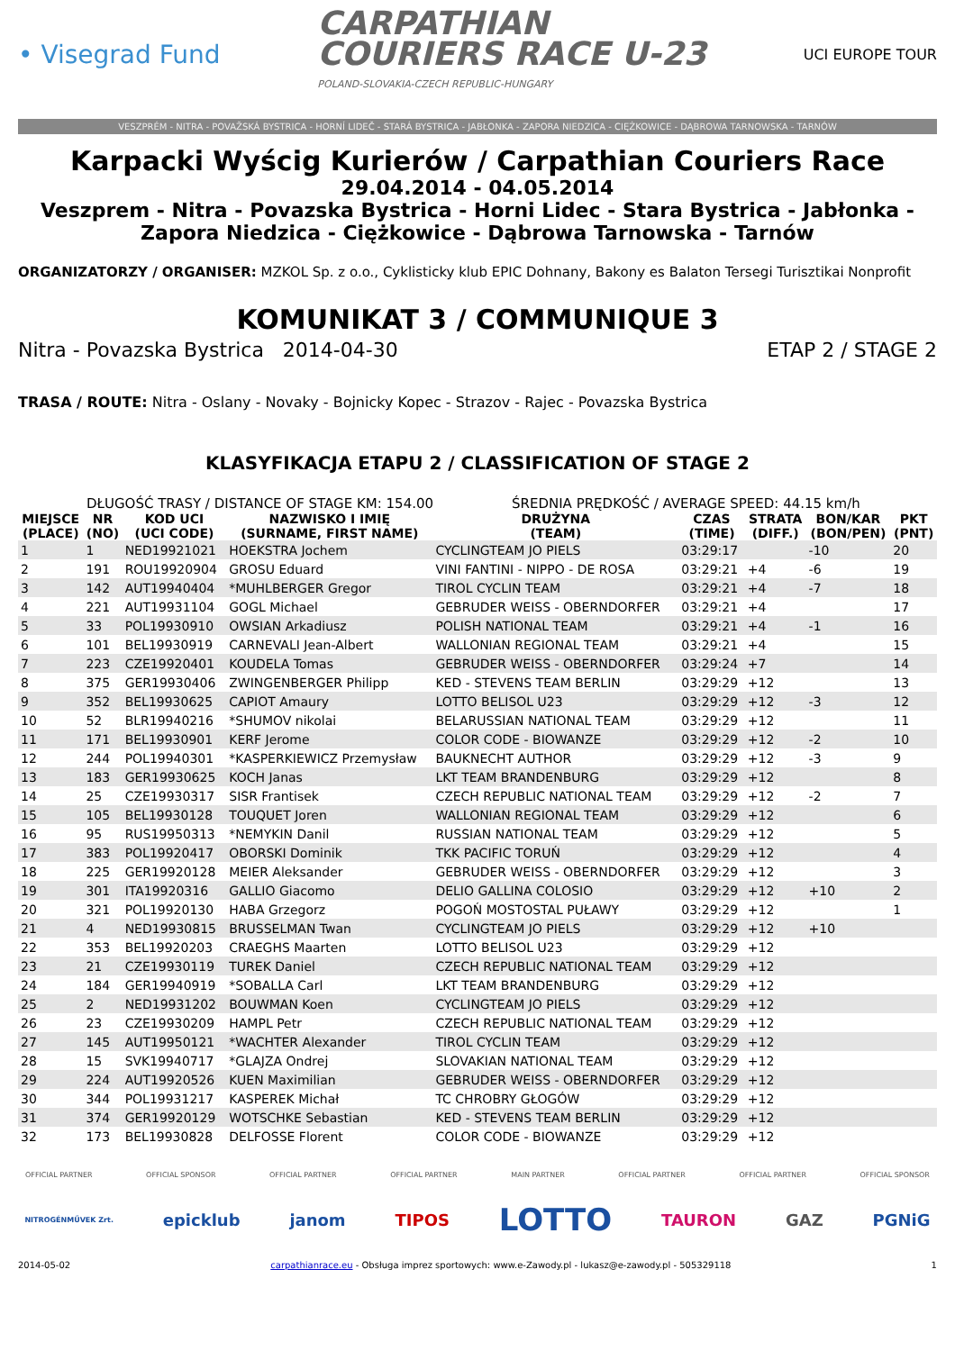• Visegrad Fund
CARPATHIAN
COURIERS RACE U-23
POLAND-SLOVAKIA-CZECH REPUBLIC-HUNGARY
UCI EUROPE TOUR
VESZPRÉM - NITRA - POVAŽSKÁ BYSTRICA - HORNÍ LIDEČ - STARÁ BYSTRICA - JABŁONKA - ZAPORA NIEDZICA - CIĘŻKOWICE - DĄBROWA TARNOWSKA - TARNÓW
Karpacki Wyścig Kurierów / Carpathian Couriers Race
29.04.2014 - 04.05.2014
Veszprem - Nitra - Povazska Bystrica - Horni Lidec - Stara Bystrica - Jabłonka -
Zapora Niedzica - Ciężkowice - Dąbrowa Tarnowska - Tarnów
ORGANIZATORZY / ORGANISER: MZKOL Sp. z o.o., Cyklisticky klub EPIC Dohnany, Bakony es Balaton Tersegi Turisztikai Nonprofit
KOMUNIKAT 3 / COMMUNIQUE 3
Nitra - Povazska Bystrica 2014-04-30 ETAP 2 / STAGE 2
TRASA / ROUTE: Nitra - Oslany - Novaky - Bojnicky Kopec - Strazov - Rajec - Povazska Bystrica
KLASYFIKACJA ETAPU 2 / CLASSIFICATION OF STAGE 2
DŁUGOŚĆ TRASY / DISTANCE OF STAGE KM: 154.00 ŚREDNIA PRĘDKOŚĆ / AVERAGE SPEED: 44.15 km/h
| MIEJSCE (PLACE) | NR (NO) | KOD UCI (UCI CODE) | NAZWISKO I IMIĘ (SURNAME, FIRST NAME) | DRUŻYNA (TEAM) | CZAS (TIME) | STRATA (DIFF.) | BON/KAR (BON/PEN) | PKT (PNT) |
| --- | --- | --- | --- | --- | --- | --- | --- | --- |
| 1 | 1 | NED19921021 | HOEKSTRA Jochem | CYCLINGTEAM JO PIELS | 03:29:17 | | -10 | 20 |
| 2 | 191 | ROU19920904 | GROSU Eduard | VINI FANTINI - NIPPO - DE ROSA | 03:29:21 | +4 | -6 | 19 |
| 3 | 142 | AUT19940404 | *MUHLBERGER Gregor | TIROL CYCLIN TEAM | 03:29:21 | +4 | -7 | 18 |
| 4 | 221 | AUT19931104 | GOGL Michael | GEBRUDER WEISS - OBERNDORFER | 03:29:21 | +4 | | 17 |
| 5 | 33 | POL19930910 | OWSIAN Arkadiusz | POLISH NATIONAL TEAM | 03:29:21 | +4 | -1 | 16 |
| 6 | 101 | BEL19930919 | CARNEVALI Jean-Albert | WALLONIAN REGIONAL TEAM | 03:29:21 | +4 | | 15 |
| 7 | 223 | CZE19920401 | KOUDELA Tomas | GEBRUDER WEISS - OBERNDORFER | 03:29:24 | +7 | | 14 |
| 8 | 375 | GER19930406 | ZWINGENBERGER Philipp | KED - STEVENS TEAM BERLIN | 03:29:29 | +12 | | 13 |
| 9 | 352 | BEL19930625 | CAPIOT Amaury | LOTTO BELISOL U23 | 03:29:29 | +12 | -3 | 12 |
| 10 | 52 | BLR19940216 | *SHUMOV nikolai | BELARUSSIAN NATIONAL TEAM | 03:29:29 | +12 | | 11 |
| 11 | 171 | BEL19930901 | KERF Jerome | COLOR CODE - BIOWANZE | 03:29:29 | +12 | -2 | 10 |
| 12 | 244 | POL19940301 | *KASPERKIEWICZ Przemysław | BAUKNECHT AUTHOR | 03:29:29 | +12 | -3 | 9 |
| 13 | 183 | GER19930625 | KOCH Janas | LKT TEAM BRANDENBURG | 03:29:29 | +12 | | 8 |
| 14 | 25 | CZE19930317 | SISR Frantisek | CZECH REPUBLIC NATIONAL TEAM | 03:29:29 | +12 | -2 | 7 |
| 15 | 105 | BEL19930128 | TOUQUET Joren | WALLONIAN REGIONAL TEAM | 03:29:29 | +12 | | 6 |
| 16 | 95 | RUS19950313 | *NEMYKIN Danil | RUSSIAN NATIONAL TEAM | 03:29:29 | +12 | | 5 |
| 17 | 383 | POL19920417 | OBORSKI Dominik | TKK PACIFIC TORUŃ | 03:29:29 | +12 | | 4 |
| 18 | 225 | GER19920128 | MEIER Aleksander | GEBRUDER WEISS - OBERNDORFER | 03:29:29 | +12 | | 3 |
| 19 | 301 | ITA19920316 | GALLIO Giacomo | DELIO GALLINA COLOSIO | 03:29:29 | +12 | +10 | 2 |
| 20 | 321 | POL19920130 | HABA Grzegorz | POGOŃ MOSTOSTAL PUŁAWY | 03:29:29 | +12 | | 1 |
| 21 | 4 | NED19930815 | BRUSSELMAN Twan | CYCLINGTEAM JO PIELS | 03:29:29 | +12 | +10 | |
| 22 | 353 | BEL19920203 | CRAEGHS Maarten | LOTTO BELISOL U23 | 03:29:29 | +12 | | |
| 23 | 21 | CZE19930119 | TUREK Daniel | CZECH REPUBLIC NATIONAL TEAM | 03:29:29 | +12 | | |
| 24 | 184 | GER19940919 | *SOBALLA Carl | LKT TEAM BRANDENBURG | 03:29:29 | +12 | | |
| 25 | 2 | NED19931202 | BOUWMAN Koen | CYCLINGTEAM JO PIELS | 03:29:29 | +12 | | |
| 26 | 23 | CZE19930209 | HAMPL Petr | CZECH REPUBLIC NATIONAL TEAM | 03:29:29 | +12 | | |
| 27 | 145 | AUT19950121 | *WACHTER Alexander | TIROL CYCLIN TEAM | 03:29:29 | +12 | | |
| 28 | 15 | SVK19940717 | *GLAJZA Ondrej | SLOVAKIAN NATIONAL TEAM | 03:29:29 | +12 | | |
| 29 | 224 | AUT19920526 | KUEN Maximilian | GEBRUDER WEISS - OBERNDORFER | 03:29:29 | +12 | | |
| 30 | 344 | POL19931217 | KASPEREK Michał | TC CHROBRY GŁOGÓW | 03:29:29 | +12 | | |
| 31 | 374 | GER19920129 | WOTSCHKE Sebastian | KED - STEVENS TEAM BERLIN | 03:29:29 | +12 | | |
| 32 | 173 | BEL19930828 | DELFOSSE Florent | COLOR CODE - BIOWANZE | 03:29:29 | +12 | | |
OFFICIAL PARTNER OFFICIAL SPONSOR OFFICIAL PARTNER OFFICIAL PARTNER MAIN PARTNER OFFICIAL PARTNER OFFICIAL PARTNER OFFICIAL SPONSOR
NITROGÉNMŰVEK Zrt. epicklub janom TIPOS LOTTO TAURON GAZ PGNiG
2014-05-02 carpathianrace.eu - Obsługa imprez sportowych: www.e-Zawody.pl - lukasz@e-zawody.pl - 505329118 1